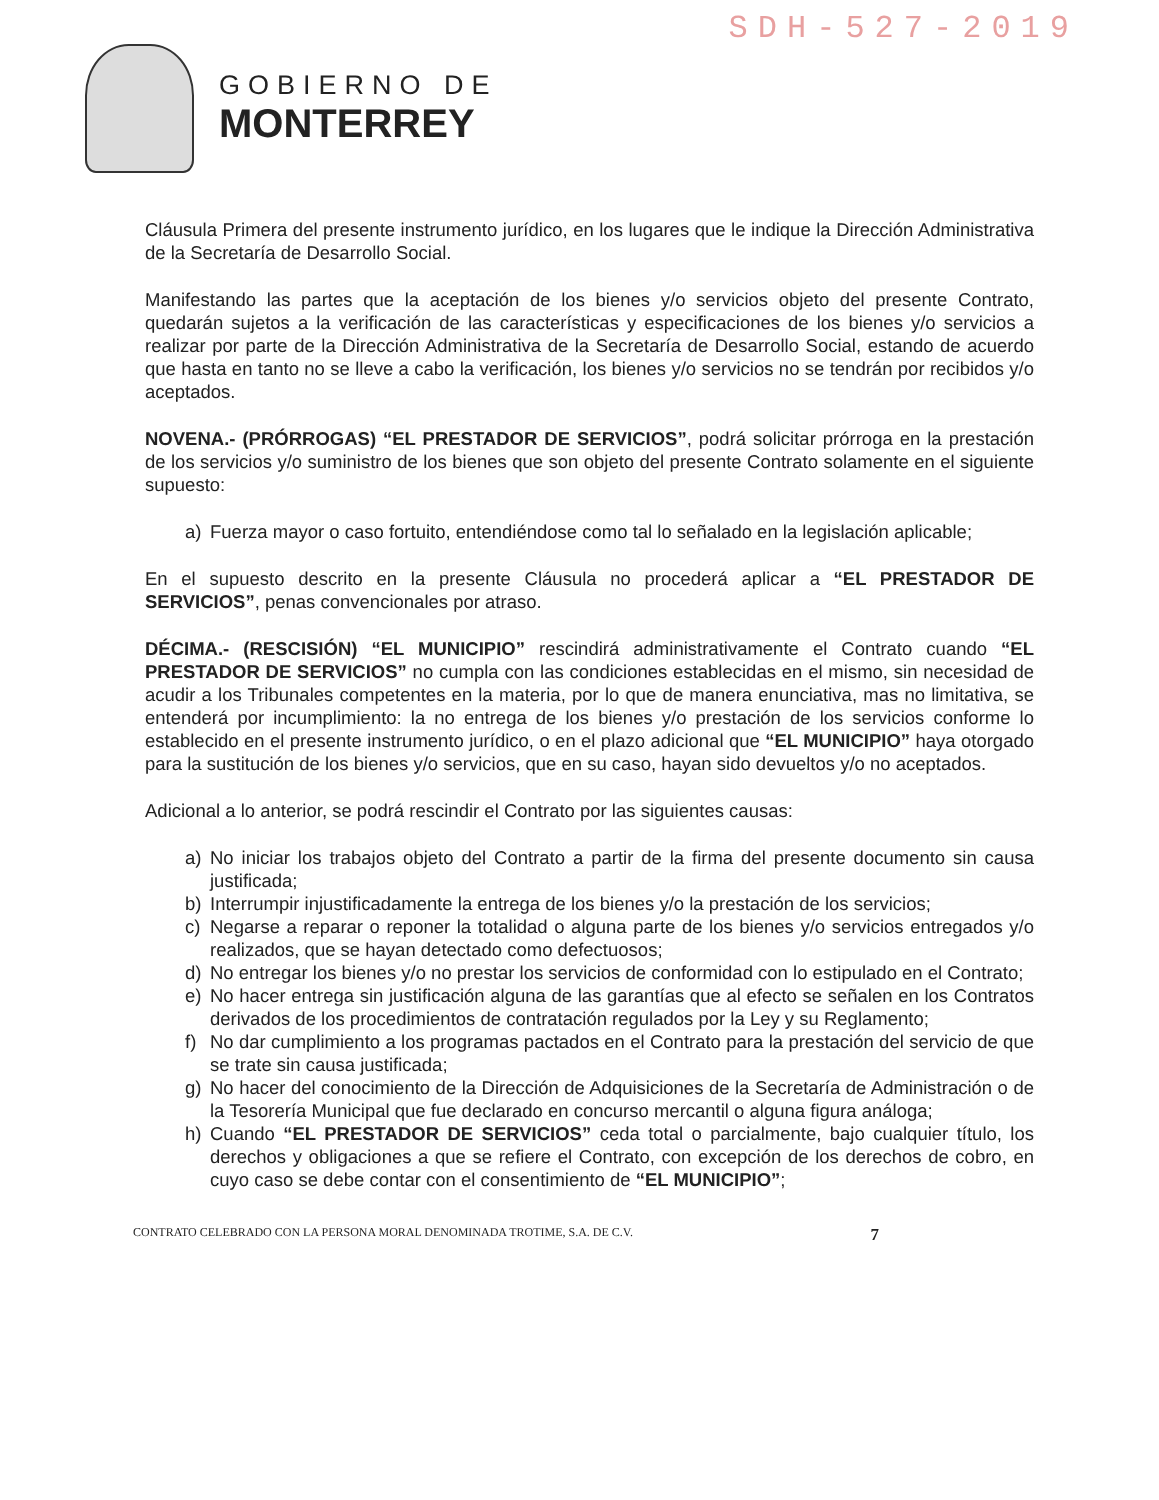SDH-527-2019
GOBIERNO DE
MONTERREY
Cláusula Primera del presente instrumento jurídico, en los lugares que le indique la Dirección Administrativa de la Secretaría de Desarrollo Social.
Manifestando las partes que la aceptación de los bienes y/o servicios objeto del presente Contrato, quedarán sujetos a la verificación de las características y especificaciones de los bienes y/o servicios a realizar por parte de la Dirección Administrativa de la Secretaría de Desarrollo Social, estando de acuerdo que hasta en tanto no se lleve a cabo la verificación, los bienes y/o servicios no se tendrán por recibidos y/o aceptados.
NOVENA.- (PRÓRROGAS) “EL PRESTADOR DE SERVICIOS”, podrá solicitar prórroga en la prestación de los servicios y/o suministro de los bienes que son objeto del presente Contrato solamente en el siguiente supuesto:
a) Fuerza mayor o caso fortuito, entendiéndose como tal lo señalado en la legislación aplicable;
En el supuesto descrito en la presente Cláusula no procederá aplicar a “EL PRESTADOR DE SERVICIOS”, penas convencionales por atraso.
DÉCIMA.- (RESCISIÓN) “EL MUNICIPIO” rescindirá administrativamente el Contrato cuando “EL PRESTADOR DE SERVICIOS” no cumpla con las condiciones establecidas en el mismo, sin necesidad de acudir a los Tribunales competentes en la materia, por lo que de manera enunciativa, mas no limitativa, se entenderá por incumplimiento: la no entrega de los bienes y/o prestación de los servicios conforme lo establecido en el presente instrumento jurídico, o en el plazo adicional que “EL MUNICIPIO” haya otorgado para la sustitución de los bienes y/o servicios, que en su caso, hayan sido devueltos y/o no aceptados.
Adicional a lo anterior, se podrá rescindir el Contrato por las siguientes causas:
a) No iniciar los trabajos objeto del Contrato a partir de la firma del presente documento sin causa justificada;
b) Interrumpir injustificadamente la entrega de los bienes y/o la prestación de los servicios;
c) Negarse a reparar o reponer la totalidad o alguna parte de los bienes y/o servicios entregados y/o realizados, que se hayan detectado como defectuosos;
d) No entregar los bienes y/o no prestar los servicios de conformidad con lo estipulado en el Contrato;
e) No hacer entrega sin justificación alguna de las garantías que al efecto se señalen en los Contratos derivados de los procedimientos de contratación regulados por la Ley y su Reglamento;
f) No dar cumplimiento a los programas pactados en el Contrato para la prestación del servicio de que se trate sin causa justificada;
g) No hacer del conocimiento de la Dirección de Adquisiciones de la Secretaría de Administración o de la Tesorería Municipal que fue declarado en concurso mercantil o alguna figura análoga;
h) Cuando “EL PRESTADOR DE SERVICIOS” ceda total o parcialmente, bajo cualquier título, los derechos y obligaciones a que se refiere el Contrato, con excepción de los derechos de cobro, en cuyo caso se debe contar con el consentimiento de “EL MUNICIPIO”;
CONTRATO CELEBRADO CON LA PERSONA MORAL DENOMINADA TROTIME, S.A. DE C.V. 7